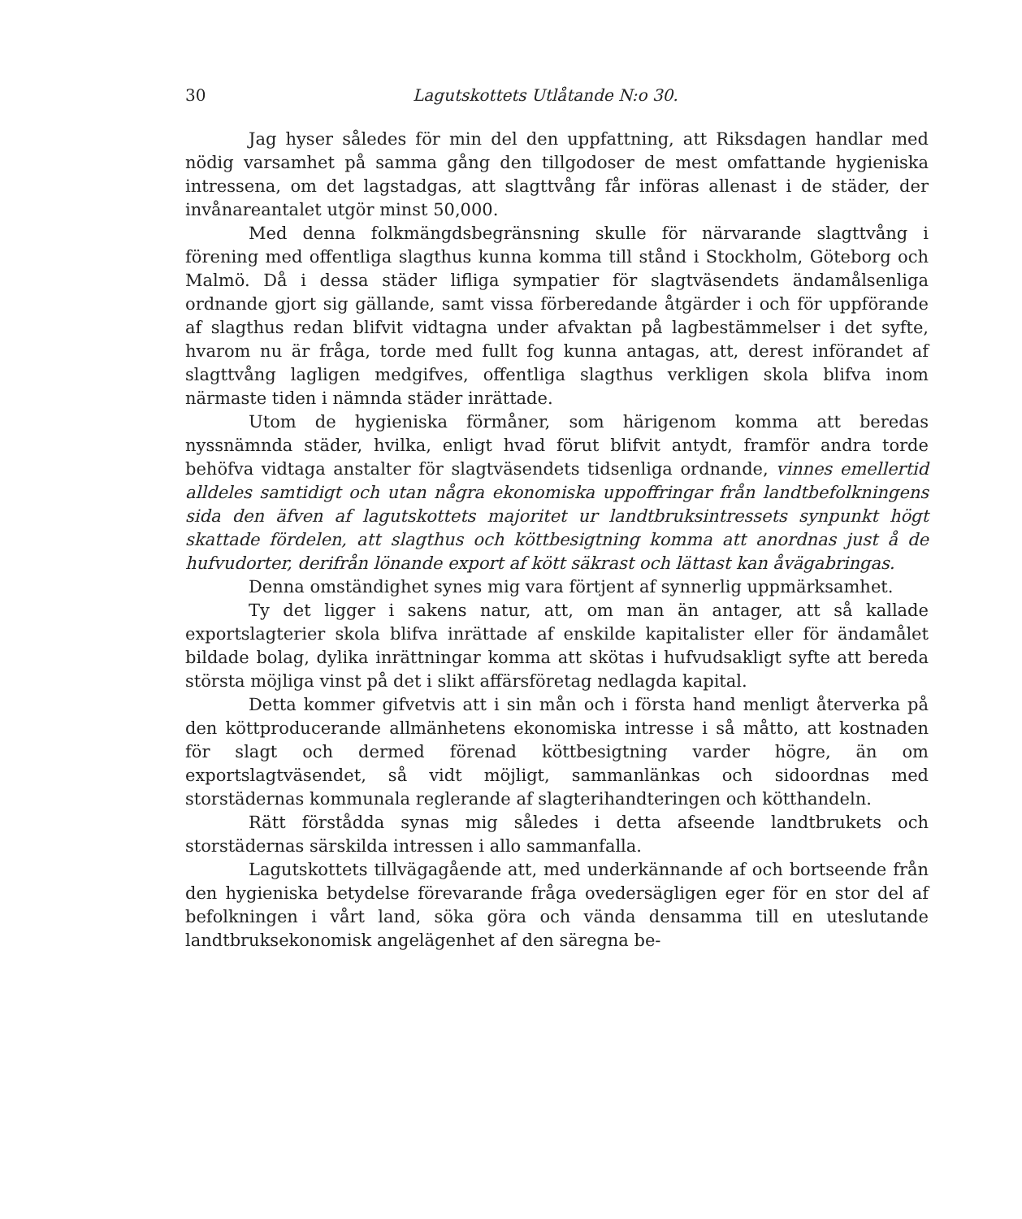30 Lagutskottets Utlåtande N:o 30.
Jag hyser således för min del den uppfattning, att Riksdagen handlar med nödig varsamhet på samma gång den tillgodoser de mest omfattande hygieniska intressena, om det lagstadgas, att slagttvång får införas allenast i de städer, der invånareantalet utgör minst 50,000.
Med denna folkmängdsbegränsning skulle för närvarande slagttvång i förening med offentliga slagthus kunna komma till stånd i Stockholm, Göteborg och Malmö. Då i dessa städer lifliga sympatier för slagtväsendets ändamålsenliga ordnande gjort sig gällande, samt vissa förberedande åtgärder i och för uppförande af slagthus redan blifvit vidtagna under afvaktan på lagbestämmelser i det syfte, hvarom nu är fråga, torde med fullt fog kunna antagas, att, derest införandet af slagttvång lagligen medgifves, offentliga slagthus verkligen skola blifva inom närmaste tiden i nämnda städer inrättade.
Utom de hygieniska förmåner, som härigenom komma att beredas nyssnämnda städer, hvilka, enligt hvad förut blifvit antydt, framför andra torde behöfva vidtaga anstalter för slagtväsendets tidsenliga ordnande, vinnes emellertid alldeles samtidigt och utan några ekonomiska uppoffringar från landtbefolkningens sida den äfven af lagutskottets majoritet ur landtbruksintressets synpunkt högt skattade fördelen, att slagthus och köttbesigtning komma att anordnas just å de hufvudorter, derifrån lönande export af kött säkrast och lättast kan åvägabringas.
Denna omständighet synes mig vara förtjent af synnerlig uppmärksamhet.
Ty det ligger i sakens natur, att, om man än antager, att så kallade exportslagterier skola blifva inrättade af enskilde kapitalister eller för ändamålet bildade bolag, dylika inrättningar komma att skötas i hufvudsakligt syfte att bereda största möjliga vinst på det i slikt affärsföretag nedlagda kapital.
Detta kommer gifvetvis att i sin mån och i första hand menligt återverka på den köttproducerande allmänhetens ekonomiska intresse i så måtto, att kostnaden för slagt och dermed förenad köttbesigtning varder högre, än om exportslagtväsendet, så vidt möjligt, sammanlänkas och sidoordnas med storstädernas kommunala reglerande af slagterihandteringen och kötthandeln.
Rätt förstådda synas mig således i detta afseende landtbrukets och storstädernas särskilda intressen i allo sammanfalla.
Lagutskottets tillvägagående att, med underkännande af och bortseende från den hygieniska betydelse förevarande fråga ovedersägligen eger för en stor del af befolkningen i vårt land, söka göra och vända densamma till en uteslutande landtbruksekonomisk angelägenhet af den säregna be-